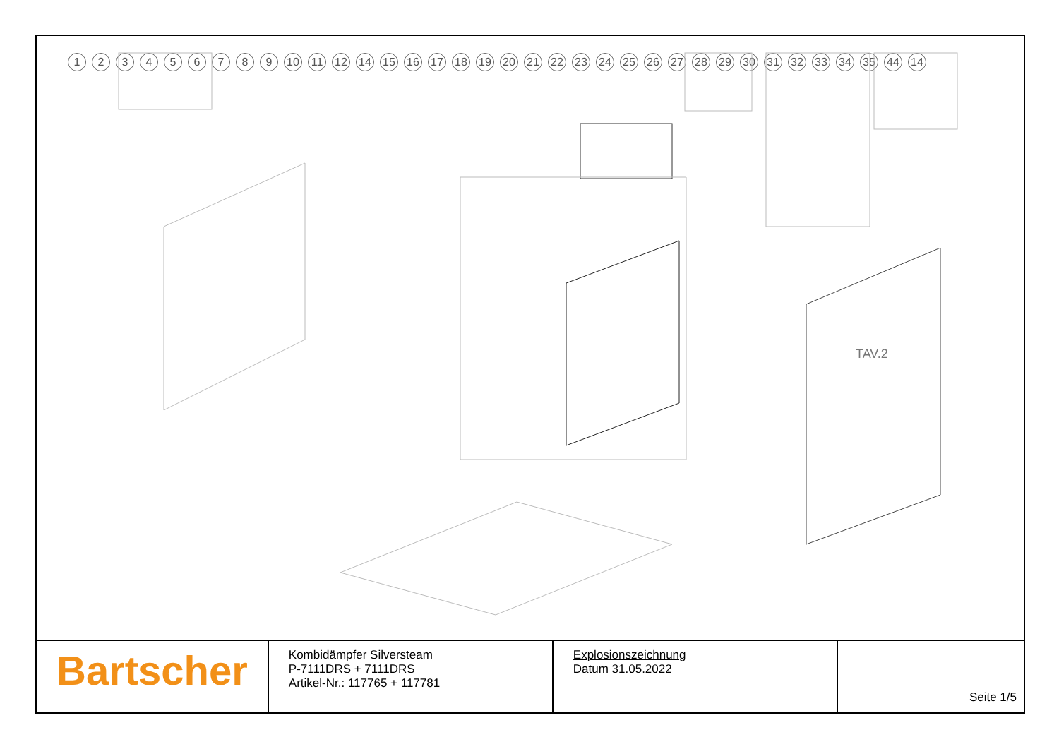123456789 10 11 12 14 15 16 17 18 19 20 21 22 23 24 25 26 27 28 29 30 31 32 33 34 35 44 14
TAV.2
| Bartscher | Kombidämpfer Silversteam P-7111DRS + 7111DRS Artikel-Nr.: 117765 + 117781 | Explosionszeichnung Datum 31.05.2022 | Seite 1/5 |